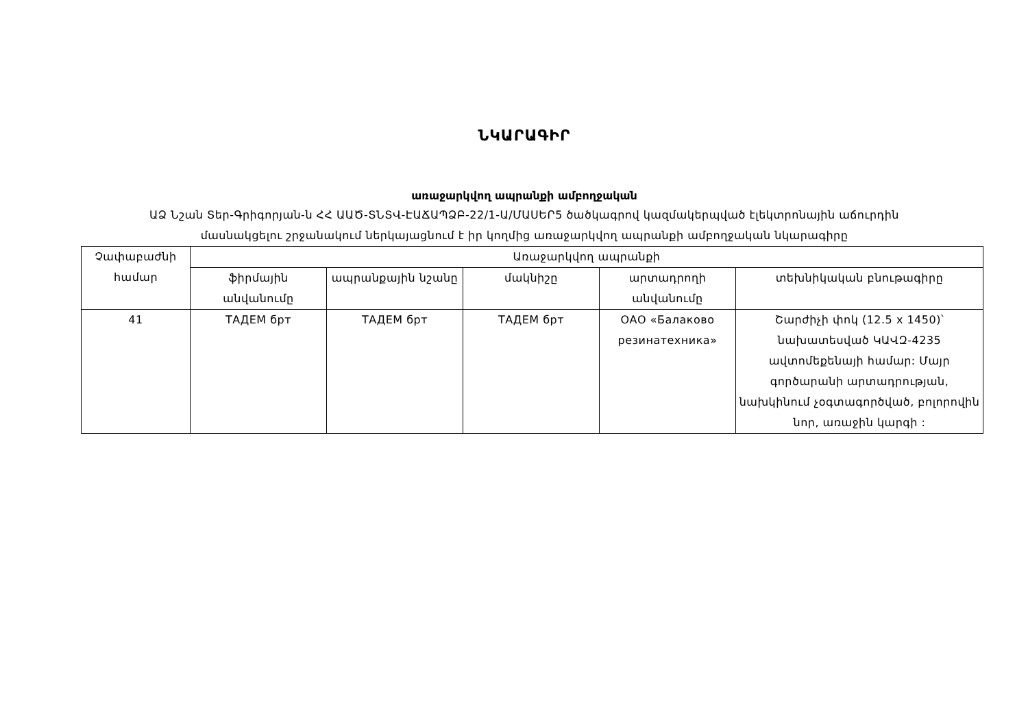ՆԿԱՐԱԳԻՐ
առաջարկվող ապրանքի ամբողջական
ԱՁ Նշան Տեր-Գրիգորյան-ն ՀՀ ԱԱԾ-ՏՆՏՎ-ԷԱՃԱՊՁԲ-22/1-Ա/ՄԱՍԵՐ5 ծածկագրով կազմակերպված էլեկտրոնային աճուրդին
մասնակցելու շրջանակում ներկայացնում է իր կողմից առաջարկվող ապրանքի ամբողջական նկարագիրը
| Չափաբաժնի համար | Առաջարկվող ապրանքի | | | | |
| --- | --- | --- | --- | --- | --- |
| | ֆիրմային անվանումը | ապրանքային նշանը | մակնիշը | արտադրողի անվանումը | տեխնիկական բնութագիրը |
| 41 | ТАДЕМ брт | ТАДЕМ брт | ТАДЕМ брт | ОАО «Балаково резинатехника» | Շարժիչի փոկ (12.5 x 1450)՝ նախատեսված ԿԱՎԶ-4235 ավտոմեքենայի համար: Մայր գործարանի արտադրության, նախկինում չօգտագործված, բոլորովին նոր, առաջին կարգի : |